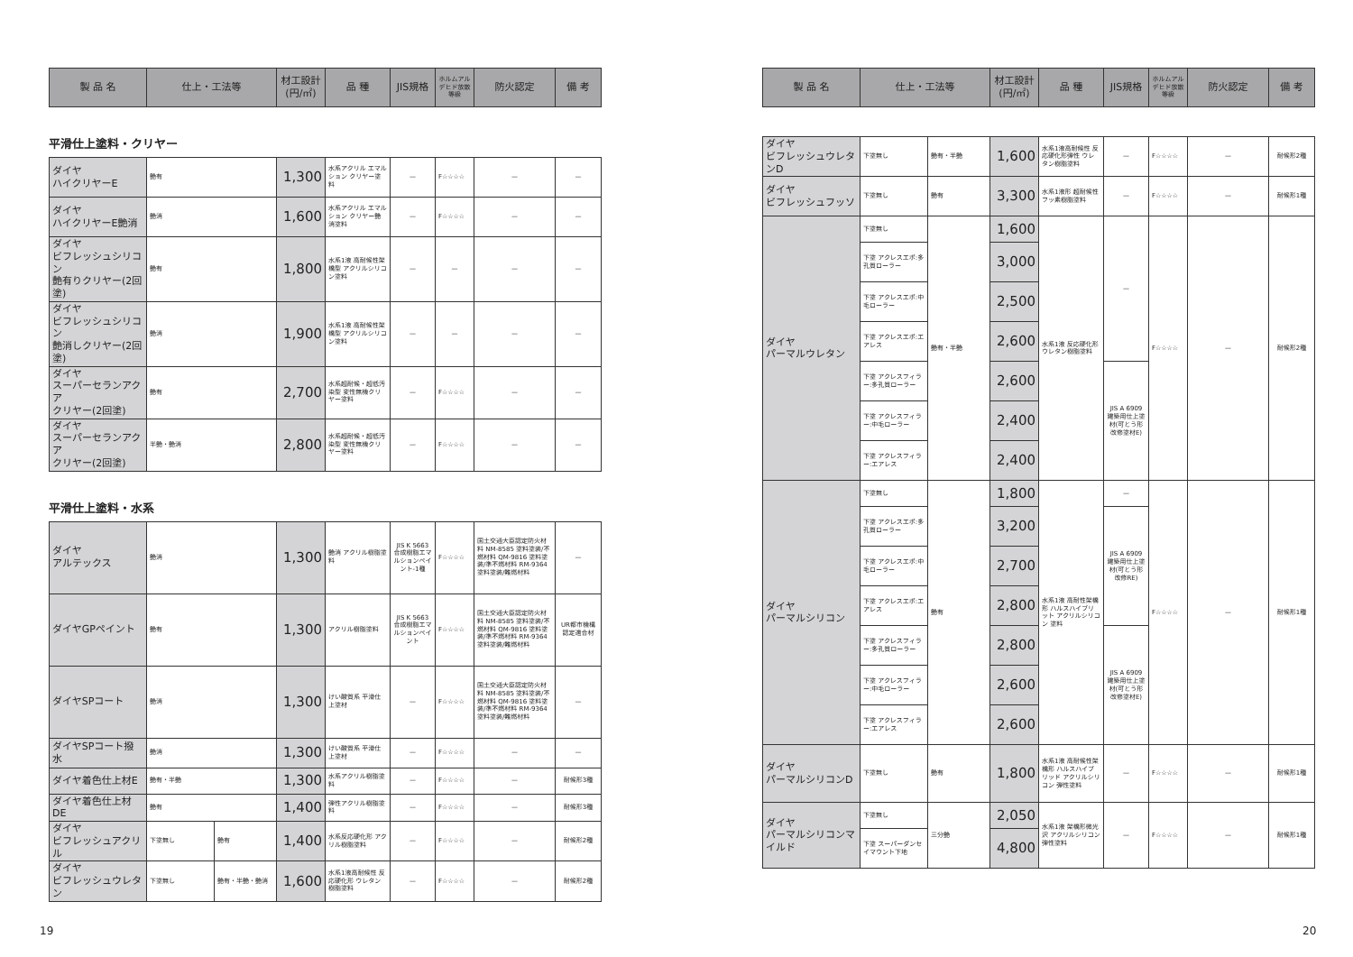| 製 品 名 | 仕上・工法等 | 材工設計 (円/㎡) | 品 種 | JIS規格 | ホルムアルデヒド放散等級 | 防火認定 | 備 考 |
| --- | --- | --- | --- | --- | --- | --- | --- |
平滑仕上塗料・クリヤー
| ダイヤ ハイクリヤーE | 艶有 | 1,300 | 水系アクリル エマルション クリヤー塗料 | — | F☆☆☆☆ | — | — |
| ダイヤ ハイクリヤーE艶消 | 艶消 | 1,600 | 水系アクリル エマルション クリヤー艶消塗料 | — | F☆☆☆☆ | — | — |
| ダイヤ ビフレッシュシリコン 艶有りクリヤー(2回塗) | 艶有 | 1,800 | 水系1液 高耐候性架橋型 アクリルシリコン塗料 | — | — | — | — |
| ダイヤ ビフレッシュシリコン 艶消しクリヤー(2回塗) | 艶消 | 1,900 | 水系1液 高耐候性架橋型 アクリルシリコン塗料 | — | — | — | — |
| ダイヤ スーパーセランアクア クリヤー(2回塗) | 艶有 | 2,700 | 水系超耐候・超低汚染型 変性無機クリヤー塗料 | — | F☆☆☆☆ | — | — |
| ダイヤ スーパーセランアクア クリヤー(2回塗) | 半艶・艶消 | 2,800 | 水系超耐候・超低汚染型 変性無機クリヤー塗料 | — | F☆☆☆☆ | — | — |
平滑仕上塗料・水系
| ダイヤ アルテックス | 艶消 | | 1,300 | 艶消 アクリル樹脂塗料 | JIS K 5663 合成樹脂エマルションペイント-1種 | F☆☆☆☆ | 国土交通大臣認定防火材料 NM-8585 塗料塗装/不燃材料 QM-9816 塗料塗装/準不燃材料 RM-9364 塗料塗装/難燃材料 | — |
| ダイヤGPペイント | 艶有 | | 1,300 | アクリル樹脂塗料 | JIS K 5663 合成樹脂エマルションペイント | F☆☆☆☆ | 国土交通大臣認定防火材料 NM-8585 塗料塗装/不燃材料 QM-9816 塗料塗装/準不燃材料 RM-9364 塗料塗装/難燃材料 | UR都市機構認定適合材 |
| ダイヤSPコート | 艶消 | | 1,300 | けい酸質系 平滑仕上塗材 | — | F☆☆☆☆ | 国土交通大臣認定防火材料 NM-8585 塗料塗装/不燃材料 QM-9816 塗料塗装/準不燃材料 RM-9364 塗料塗装/難燃材料 | — |
| ダイヤSPコート撥水 | 艶消 | | 1,300 | けい酸質系 平滑仕上塗材 | — | F☆☆☆☆ | — | — |
| ダイヤ着色仕上材E | 艶有・半艶 | | 1,300 | 水系アクリル樹脂塗料 | — | F☆☆☆☆ | — | 耐候形3種 |
| ダイヤ着色仕上材DE | 艶有 | | 1,400 | 弾性アクリル樹脂塗料 | — | F☆☆☆☆ | — | 耐候形3種 |
| ダイヤ ビフレッシュアクリル | 下塗無し | 艶有 | 1,400 | 水系反応硬化形 アクリル樹脂塗料 | — | F☆☆☆☆ | — | 耐候形2種 |
| ダイヤ ビフレッシュウレタン | 下塗無し | 艶有・半艶・艶消 | 1,600 | 水系1液高耐候性 反応硬化形 ウレタン樹脂塗料 | — | F☆☆☆☆ | — | 耐候形2種 |
| 製 品 名 | 仕上・工法等 | 材工設計 (円/㎡) | 品 種 | JIS規格 | ホルムアルデヒド放散等級 | 防火認定 | 備 考 |
| --- | --- | --- | --- | --- | --- | --- | --- |
| ダイヤ ビフレッシュウレタンD | 下塗無し | 艶有・半艶 | 1,600 | 水系1液高耐候性 反応硬化形弾性 ウレタン樹脂塗料 | — | F☆☆☆☆ | — | 耐候形2種 |
| ダイヤ ビフレッシュフッソ | 下塗無し | 艶有 | 3,300 | 水系1液形 超耐候性 フッ素樹脂塗料 | — | F☆☆☆☆ | — | 耐候形1種 |
| ダイヤ パーマルウレタン | 下塗無し | 艶有・半艶 | 1,600 | 水系1液 反応硬化形 ウレタン樹脂塗料 | — | F☆☆☆☆ | — | 耐候形2種 |
| | 下塗 アクレスエポ:多孔質ローラー | | 3,000 | | | | | |
| | 下塗 アクレスエポ:中毛ローラー | | 2,500 | | | | | |
| | 下塗 アクレスエポ:エアレス | | 2,600 | | | | | |
| | 下塗 アクレスフィラー:多孔質ローラー | | 2,600 | | JIS A 6909 建築用仕上塗材(可とう形改修塗材E) | | | |
| | 下塗 アクレスフィラー:中毛ローラー | | 2,400 | | | | | |
| | 下塗 アクレスフィラー:エアレス | | 2,400 | | | | | |
| ダイヤ パーマルシリコン | 下塗無し | 艶有 | 1,800 | 水系1液 高耐性架橋形 ハルスハイブリット アクリルシリコン 塗料 | — | F☆☆☆☆ | — | 耐候形1種 |
| | 下塗 アクレスエポ:多孔質ローラー | | 3,200 | | JIS A 6909 建築用仕上塗材(可とう形改修RE) | | | |
| | 下塗 アクレスエポ:中毛ローラー | | 2,700 | | | | | |
| | 下塗 アクレスエポ:エアレス | | 2,800 | | | | | |
| | 下塗 アクレスフィラー:多孔質ローラー | | 2,800 | | JIS A 6909 建築用仕上塗材(可とう形改修塗材E) | | | |
| | 下塗 アクレスフィラー:中毛ローラー | | 2,600 | | | | | |
| | 下塗 アクレスフィラー:エアレス | | 2,600 | | | | | |
| ダイヤ パーマルシリコンD | 下塗無し | 艶有 | 1,800 | 水系1液 高耐候性架橋形 ハルスハイブリッド アクリルシリコン 弾性塗料 | — | F☆☆☆☆ | — | 耐候形1種 |
| ダイヤ パーマルシリコンマイルド | 下塗無し | 三分艶 | 2,050 | 水系1液 架橋形微光沢 アクリルシリコン 弾性塗料 | — | F☆☆☆☆ | — | 耐候形1種 |
| | 下塗 スーパーダンセイマウント下地 | | 4,800 | | | | | |
19 20